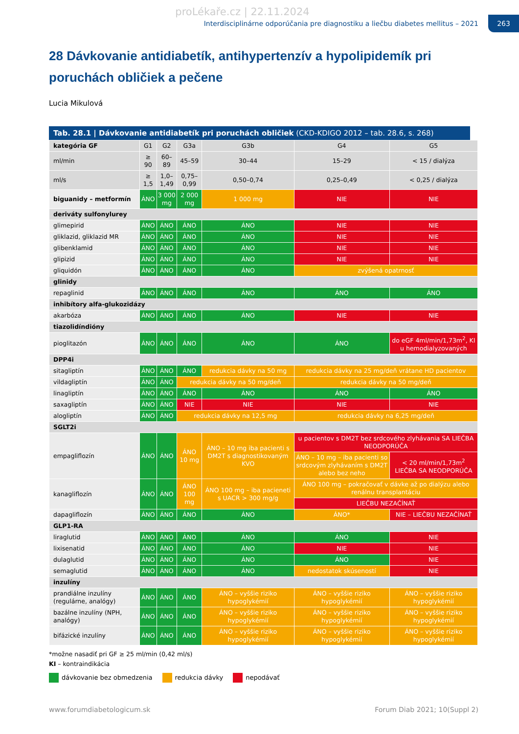proLékaře.cz | 22.11.2024
Interdisciplinárne odporúčania pre diagnostiku a liečbu diabetes mellitus – 2021
263
28 Dávkovanie antidiabetík, antihypertenzív a hypolipidemík pri poruchách obličiek a pečene
Lucia Mikulová
Tab. 28.1 | Dávkovanie antidiabetík pri poruchách obličiek (CKD-KDIGO 2012 – tab. 28.6, s. 268)
| kategória GF | G1 | G2 | G3a | G3b | G4 | G5 |
| --- | --- | --- | --- | --- | --- | --- |
| ml/min | ≥ 90 | 60–89 | 45–59 | 30–44 | 15–29 | < 15 / dialýza |
| ml/s | ≥ 1,5 | 1,0–1,49 | 0,75–0,99 | 0,50–0,74 | 0,25–0,49 | < 0,25 / dialýza |
| biguanidy – metformín | ÁNO | 3 000 mg | 2 000 mg | 1 000 mg | NIE | NIE |
| deriváty sulfonylurey | | | | | | |
| glimepirid | ÁNO | ÁNO | ÁNO | ÁNO | NIE | NIE |
| gliklazid, gliklazid MR | ÁNO | ÁNO | ÁNO | ÁNO | NIE | NIE |
| glibenklamid | ÁNO | ÁNO | ÁNO | ÁNO | NIE | NIE |
| glipizid | ÁNO | ÁNO | ÁNO | ÁNO | NIE | NIE |
| gliquidón | ÁNO | ÁNO | ÁNO | ÁNO | zvýšená opatrnosť | |
| glinidy | | | | | | |
| repaglinid | ÁNO | ÁNO | ÁNO | ÁNO | ÁNO | ÁNO |
| inhibítory alfa-glukozidázy | | | | | | |
| akarbóza | ÁNO | ÁNO | ÁNO | ÁNO | NIE | NIE |
| tiazolidíndióny | | | | | | |
| pioglitazón | ÁNO | ÁNO | ÁNO | ÁNO | ÁNO | do eGF 4ml/min/1,73m<sup>2</sup>, KI u hemodialyzovaných |
| DPP4i | | | | | | |
| sitagliptín | ÁNO | ÁNO | ÁNO | redukcia dávky na 50 mg | redukcia dávky na 25 mg/deň vrátane HD pacientov | |
| vildagliptín | ÁNO | ÁNO | redukcia dávky na 50 mg/deň | | redukcia dávky na 50 mg/deň | |
| linagliptín | ÁNO | ÁNO | ÁNO | ÁNO | ÁNO | ÁNO |
| saxagliptín | ÁNO | ÁNO | NIE | NIE | NIE | NIE |
| alogliptín | ÁNO | ÁNO | redukcia dávky na 12,5 mg | | redukcia dávky na 6,25 mg/deň | |
| SGLT2i | | | | | | |
| empagliflozín | ÁNO | ÁNO | ÁNO 10 mg | ÁNO – 10 mg iba pacienti s DM2T s diagnostikovaným KVO | u pacientov s DM2T bez srdcového zlyhávania SA LIEČBA NEODPORÚČA | |
| | | | | | ÁNO – 10 mg – iba pacienti so srdcovým zlyhávaním s DM2T alebo bez neho | < 20 ml/min/1,73m<sup>2</sup> LIEČBA SA NEODPORÚČA |
| kanagliflozín | ÁNO | ÁNO | ÁNO 100 mg | ÁNO 100 mg – iba pacieneti s UACR > 300 mg/g | ÁNO 100 mg – pokračovať v dávke až po dialýzu alebo renálnu transplantáciu | |
| | | | | | LIEČBU NEZAČÍNAŤ | |
| dapagliflozín | ÁNO | ÁNO | ÁNO | ÁNO | ÁNO* | NIE – LIEČBU NEZAČÍNAŤ |
| GLP1-RA | | | | | | |
| liraglutid | ÁNO | ÁNO | ÁNO | ÁNO | ÁNO | NIE |
| lixisenatid | ÁNO | ÁNO | ÁNO | ÁNO | NIE | NIE |
| dulaglutid | ÁNO | ÁNO | ÁNO | ÁNO | ÁNO | NIE |
| semaglutid | ÁNO | ÁNO | ÁNO | ÁNO | nedostatok skúseností | NIE |
| inzulíny | | | | | | |
| prandiálne inzulíny (regulárne, analógy) | ÁNO | ÁNO | ÁNO | ÁNO – vyššie riziko hypoglykémií | ÁNO – vyššie riziko hypoglykémií | ÁNO – vyššie riziko hypoglykémií |
| bazálne inzulíny (NPH, analógy) | ÁNO | ÁNO | ÁNO | ÁNO – vyššie riziko hypoglykémií | ÁNO – vyššie riziko hypoglykémií | ÁNO – vyššie riziko hypoglykémií |
| bifázické inzulíny | ÁNO | ÁNO | ÁNO | ÁNO – vyššie riziko hypoglykémií | ÁNO – vyššie riziko hypoglykémií | ÁNO – vyššie riziko hypoglykémií |
*možne nasadiť pri GF ≥ 25 ml/min (0,42 ml/s)
KI – kontraindikácia
dávkovanie bez obmedzenia redukcia dávky nepodávať
www.forumdiabetologicum.sk Forum Diab 2021; 10(Suppl 2)